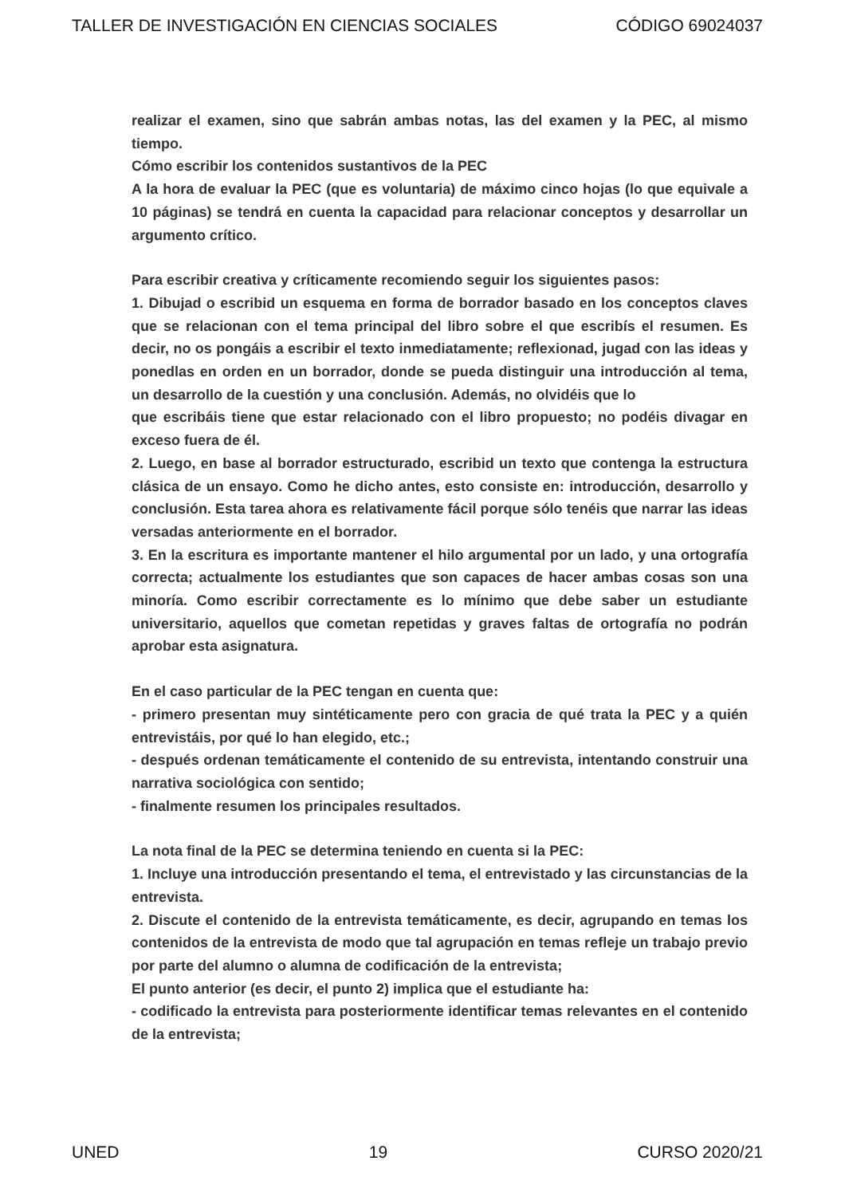TALLER DE INVESTIGACIÓN EN CIENCIAS SOCIALES CÓDIGO 69024037
realizar el examen, sino que sabrán ambas notas, las del examen y la PEC, al mismo tiempo.
Cómo escribir los contenidos sustantivos de la PEC
A la hora de evaluar la PEC (que es voluntaria) de máximo cinco hojas (lo que equivale a 10 páginas) se tendrá en cuenta la capacidad para relacionar conceptos y desarrollar un argumento crítico.
Para escribir creativa y críticamente recomiendo seguir los siguientes pasos:
1. Dibujad o escribid un esquema en forma de borrador basado en los conceptos claves que se relacionan con el tema principal del libro sobre el que escribís el resumen. Es decir, no os pongáis a escribir el texto inmediatamente; reflexionad, jugad con las ideas y ponedlas en orden en un borrador, donde se pueda distinguir una introducción al tema, un desarrollo de la cuestión y una conclusión. Además, no olvidéis que lo
que escribáis tiene que estar relacionado con el libro propuesto; no podéis divagar en exceso fuera de él.
2. Luego, en base al borrador estructurado, escribid un texto que contenga la estructura clásica de un ensayo. Como he dicho antes, esto consiste en: introducción, desarrollo y conclusión. Esta tarea ahora es relativamente fácil porque sólo tenéis que narrar las ideas versadas anteriormente en el borrador.
3. En la escritura es importante mantener el hilo argumental por un lado, y una ortografía correcta; actualmente los estudiantes que son capaces de hacer ambas cosas son una minoría. Como escribir correctamente es lo mínimo que debe saber un estudiante universitario, aquellos que cometan repetidas y graves faltas de ortografía no podrán aprobar esta asignatura.
En el caso particular de la PEC tengan en cuenta que:
- primero presentan muy sintéticamente pero con gracia de qué trata la PEC y a quién entrevistáis, por qué lo han elegido, etc.;
- después ordenan temáticamente el contenido de su entrevista, intentando construir una narrativa sociológica con sentido;
- finalmente resumen los principales resultados.
La nota final de la PEC se determina teniendo en cuenta si la PEC:
1. Incluye una introducción presentando el tema, el entrevistado y las circunstancias de la entrevista.
2. Discute el contenido de la entrevista temáticamente, es decir, agrupando en temas los contenidos de la entrevista de modo que tal agrupación en temas refleje un trabajo previo por parte del alumno o alumna de codificación de la entrevista;
El punto anterior (es decir, el punto 2) implica que el estudiante ha:
- codificado la entrevista para posteriormente identificar temas relevantes en el contenido de la entrevista;
UNED 19 CURSO 2020/21